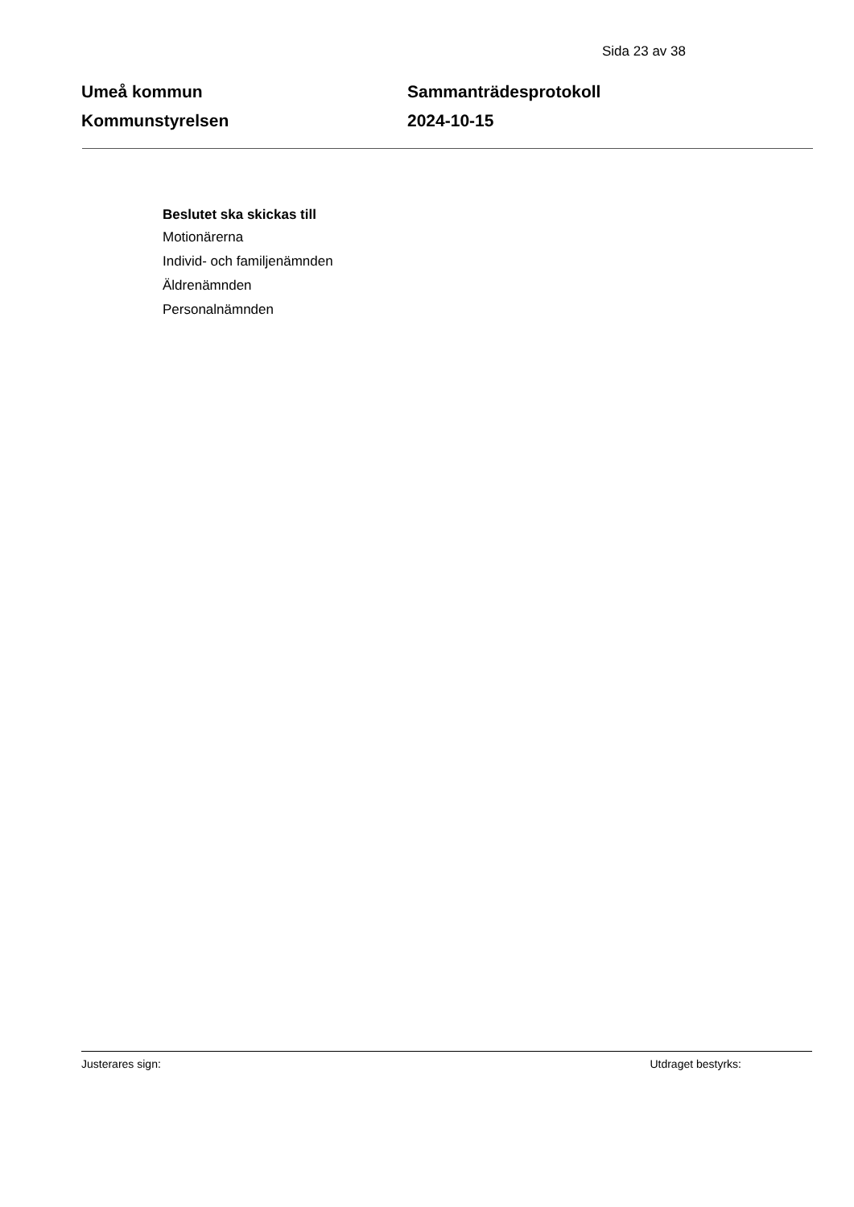Sida 23 av 38
Umeå kommun
Kommunstyrelsen
Sammanträdesprotokoll
2024-10-15
Beslutet ska skickas till
Motionärerna
Individ- och familjenämnden
Äldrenämnden
Personalnämnden
Justerares sign: Utdraget bestyrks: